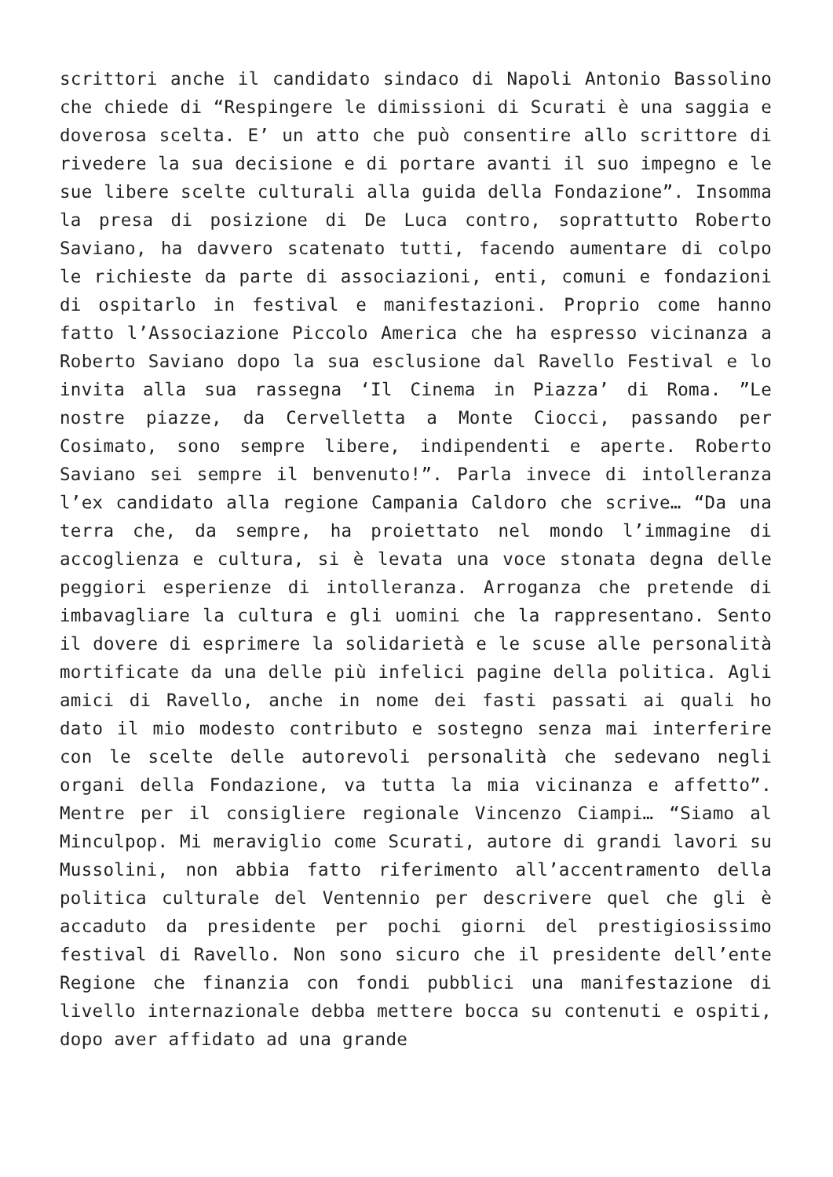scrittori anche il candidato sindaco di Napoli Antonio Bassolino che chiede di “Respingere le dimissioni di Scurati è una saggia e doverosa scelta. E’ un atto che può consentire allo scrittore di rivedere la sua decisione e di portare avanti il suo impegno e le sue libere scelte culturali alla guida della Fondazione”. Insomma la presa di posizione di De Luca contro, soprattutto Roberto Saviano, ha davvero scatenato tutti, facendo aumentare di colpo le richieste da parte di associazioni, enti, comuni e fondazioni di ospitarlo in festival e manifestazioni. Proprio come hanno fatto l’Associazione Piccolo America che ha espresso vicinanza a Roberto Saviano dopo la sua esclusione dal Ravello Festival e lo invita alla sua rassegna ‘Il Cinema in Piazza’ di Roma. ”Le nostre piazze, da Cervelletta a Monte Ciocci, passando per Cosimato, sono sempre libere, indipendenti e aperte. Roberto Saviano sei sempre il benvenuto!”. Parla invece di intolleranza l’ex candidato alla regione Campania Caldoro che scrive… “Da una terra che, da sempre, ha proiettato nel mondo l’immagine di accoglienza e cultura, si è levata una voce stonata degna delle peggiori esperienze di intolleranza. Arroganza che pretende di imbavagliare la cultura e gli uomini che la rappresentano. Sento il dovere di esprimere la solidarietà e le scuse alle personalità mortificate da una delle più infelici pagine della politica. Agli amici di Ravello, anche in nome dei fasti passati ai quali ho dato il mio modesto contributo e sostegno senza mai interferire con le scelte delle autorevoli personalità che sedevano negli organi della Fondazione, va tutta la mia vicinanza e affetto”. Mentre per il consigliere regionale Vincenzo Ciampi… “Siamo al Minculpop. Mi meraviglio come Scurati, autore di grandi lavori su Mussolini, non abbia fatto riferimento all’accentramento della politica culturale del Ventennio per descrivere quel che gli è accaduto da presidente per pochi giorni del prestigiosissimo festival di Ravello. Non sono sicuro che il presidente dell’ente Regione che finanzia con fondi pubblici una manifestazione di livello internazionale debba mettere bocca su contenuti e ospiti, dopo aver affidato ad una grande